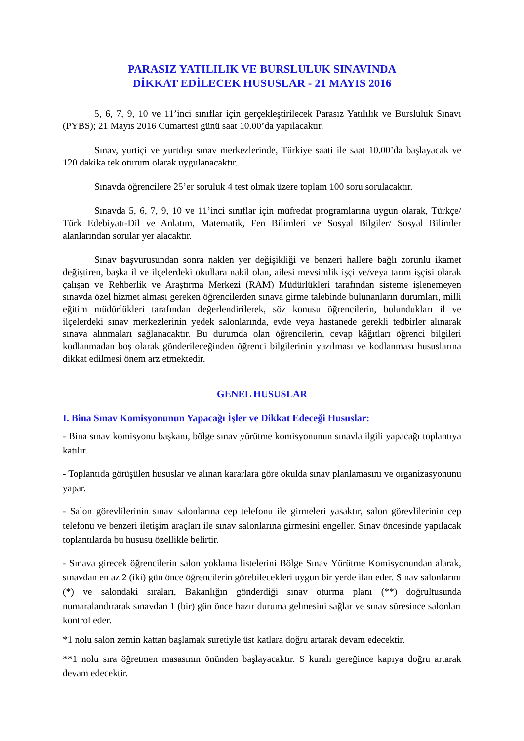PARASIZ YATILILIK VE BURSLULUK SINAVINDA
DİKKAT EDİLECEK HUSUSLAR - 21 MAYIS 2016
5, 6, 7, 9, 10 ve 11’inci sınıflar için gerçekleştirilecek Parasız Yatılılık ve Bursluluk Sınavı (PYBS); 21 Mayıs 2016 Cumartesi günü saat 10.00’da yapılacaktır.
Sınav, yurtiçi ve yurtdışı sınav merkezlerinde, Türkiye saati ile saat 10.00’da başlayacak ve 120 dakika tek oturum olarak uygulanacaktır.
Sınavda öğrencilere 25’er soruluk 4 test olmak üzere toplam 100 soru sorulacaktır.
Sınavda 5, 6, 7, 9, 10 ve 11’inci sınıflar için müfredat programlarına uygun olarak, Türkçe/ Türk Edebiyatı-Dil ve Anlatım, Matematik, Fen Bilimleri ve Sosyal Bilgiler/ Sosyal Bilimler alanlarından sorular yer alacaktır.
Sınav başvurusundan sonra naklen yer değişikliği ve benzeri hallere bağlı zorunlu ikamet değiştiren, başka il ve ilçelerdeki okullara nakil olan, ailesi mevsimlik işçi ve/veya tarım işçisi olarak çalışan ve Rehberlik ve Araştırma Merkezi (RAM) Müdürlükleri tarafından sisteme işlenemeyen sınavda özel hizmet alması gereken öğrencilerden sınava girme talebinde bulunanların durumları, milli eğitim müdürlükleri tarafından değerlendirilerek, söz konusu öğrencilerin, bulundukları il ve ilçelerdeki sınav merkezlerinin yedek salonlarında, evde veya hastanede gerekli tedbirler alınarak sınava alınmaları sağlanacaktır. Bu durumda olan öğrencilerin, cevap kâğıtları öğrenci bilgileri kodlanmadan boş olarak gönderileceğinden öğrenci bilgilerinin yazılması ve kodlanması hususlarına dikkat edilmesi önem arz etmektedir.
GENEL HUSUSLAR
I. Bina Sınav Komisyonunun Yapacağı İşler ve Dikkat Edeceği Hususlar:
- Bina sınav komisyonu başkanı, bölge sınav yürütme komisyonunun sınavla ilgili yapacağı toplantıya katılır.
- Toplantıda görüşülen hususlar ve alınan kararlara göre okulda sınav planlamasını ve organizasyonunu yapar.
- Salon görevlilerinin sınav salonlarına cep telefonu ile girmeleri yasaktır, salon görevlilerinin cep telefonu ve benzeri iletişim araçları ile sınav salonlarına girmesini engeller. Sınav öncesinde yapılacak toplantılarda bu hususu özellikle belirtir.
- Sınava girecek öğrencilerin salon yoklama listelerini Bölge Sınav Yürütme Komisyonundan alarak, sınavdan en az 2 (iki) gün önce öğrencilerin görebilecekleri uygun bir yerde ilan eder. Sınav salonlarını (*) ve salondaki sıraları, Bakanlığın gönderdiği sınav oturma planı (**) doğrultusunda numaralandırarak sınavdan 1 (bir) gün önce hazır duruma gelmesini sağlar ve sınav süresince salonları kontrol eder.
*1 nolu salon zemin kattan başlamak suretiyle üst katlara doğru artarak devam edecektir.
**1 nolu sıra öğretmen masasının önünden başlayacaktır. S kuralı gereğince kapıya doğru artarak devam edecektir.